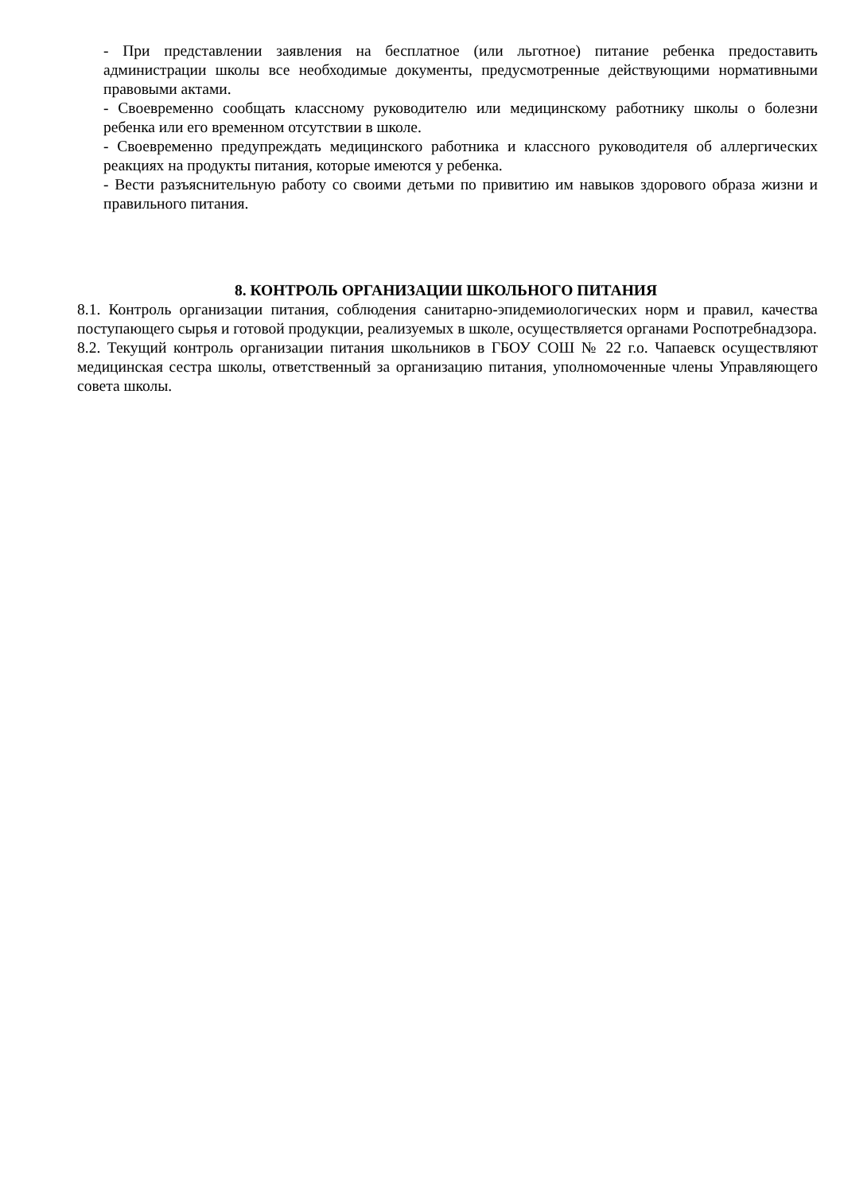- При представлении заявления на бесплатное (или льготное) питание ребенка предоставить администрации школы все необходимые документы, предусмотренные действующими нормативными правовыми актами.
- Своевременно сообщать классному руководителю или медицинскому работнику школы о болезни ребенка или его временном отсутствии в школе.
- Своевременно предупреждать медицинского работника и классного руководителя об аллергических реакциях на продукты питания, которые имеются у ребенка.
- Вести разъяснительную работу со своими детьми по привитию им навыков здорового образа жизни и правильного питания.
8. КОНТРОЛЬ ОРГАНИЗАЦИИ ШКОЛЬНОГО ПИТАНИЯ
8.1. Контроль организации питания, соблюдения санитарно-эпидемиологических норм и правил, качества поступающего сырья и готовой продукции, реализуемых в школе, осуществляется органами Роспотребнадзора.
8.2. Текущий контроль организации питания школьников в ГБОУ СОШ № 22 г.о. Чапаевск осуществляют медицинская сестра школы, ответственный за организацию питания, уполномоченные члены Управляющего совета школы.